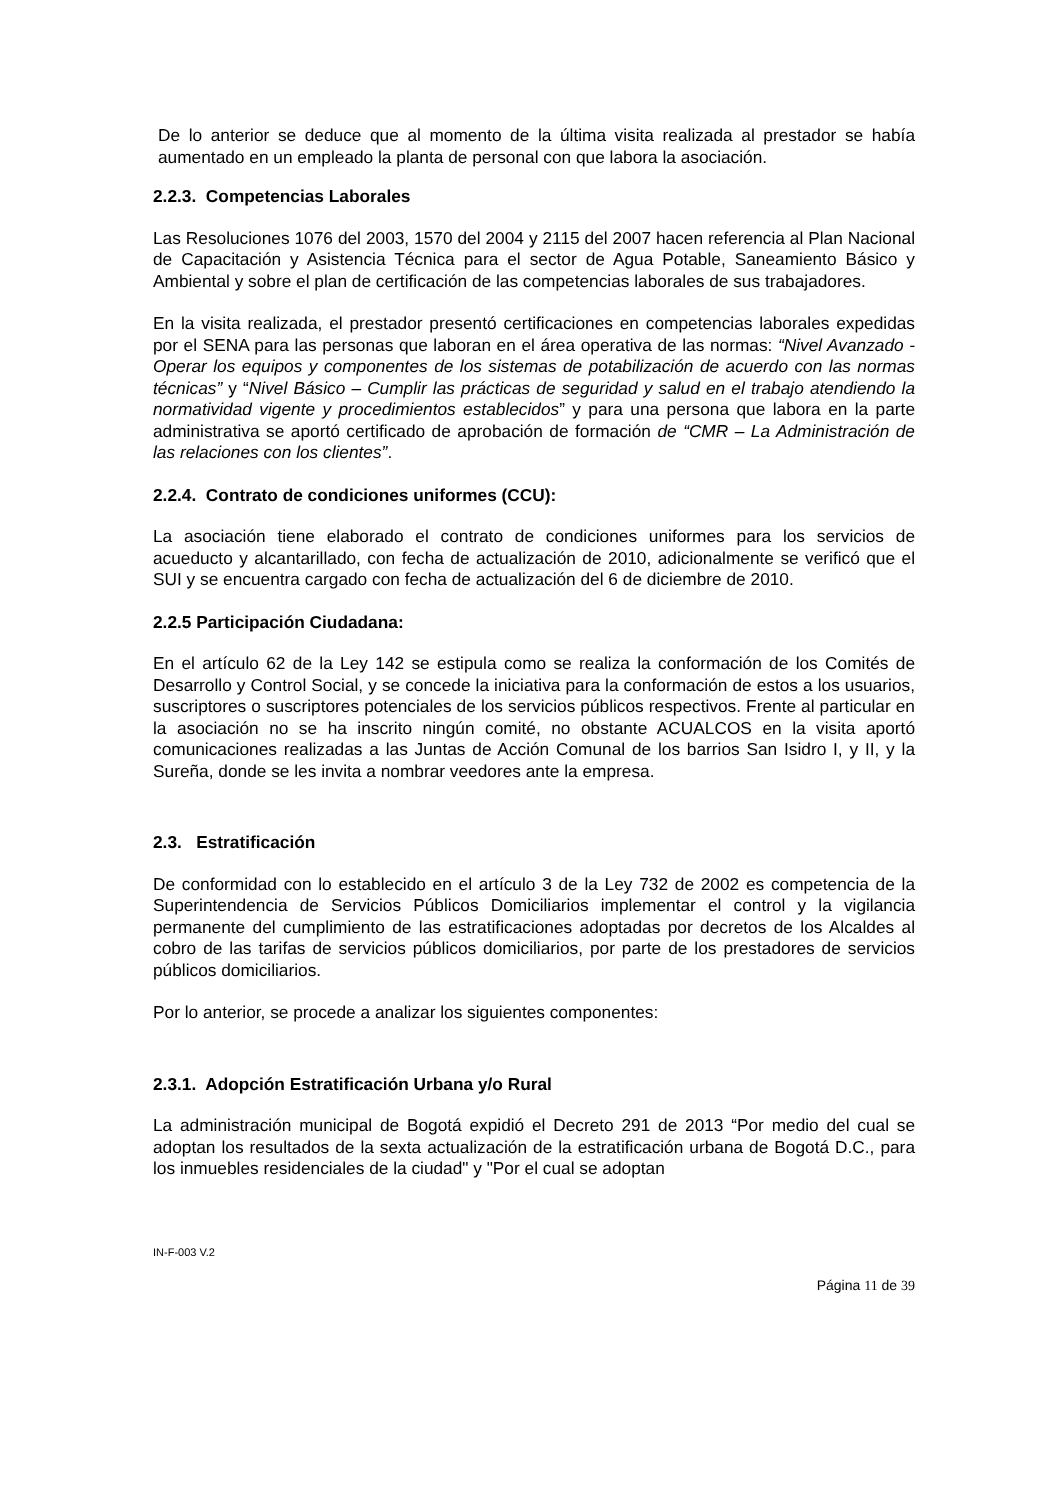De lo anterior se deduce que al momento de la última visita realizada al prestador se había aumentado en un empleado la planta de personal con que labora la asociación.
2.2.3. Competencias Laborales
Las Resoluciones 1076 del 2003, 1570 del 2004 y 2115 del 2007 hacen referencia al Plan Nacional de Capacitación y Asistencia Técnica para el sector de Agua Potable, Saneamiento Básico y Ambiental y sobre el plan de certificación de las competencias laborales de sus trabajadores.
En la visita realizada, el prestador presentó certificaciones en competencias laborales expedidas por el SENA para las personas que laboran en el área operativa de las normas: “Nivel Avanzado -Operar los equipos y componentes de los sistemas de potabilización de acuerdo con las normas técnicas” y “Nivel Básico – Cumplir las prácticas de seguridad y salud en el trabajo atendiendo la normatividad vigente y procedimientos establecidos” y para una persona que labora en la parte administrativa se aportó certificado de aprobación de formación de “CMR – La Administración de las relaciones con los clientes”.
2.2.4. Contrato de condiciones uniformes (CCU):
La asociación tiene elaborado el contrato de condiciones uniformes para los servicios de acueducto y alcantarillado, con fecha de actualización de 2010, adicionalmente se verificó que el SUI y se encuentra cargado con fecha de actualización del 6 de diciembre de 2010.
2.2.5 Participación Ciudadana:
En el artículo 62 de la Ley 142 se estipula como se realiza la conformación de los Comités de Desarrollo y Control Social, y se concede la iniciativa para la conformación de estos a los usuarios, suscriptores o suscriptores potenciales de los servicios públicos respectivos. Frente al particular en la asociación no se ha inscrito ningún comité, no obstante ACUALCOS en la visita aportó comunicaciones realizadas a las Juntas de Acción Comunal de los barrios San Isidro I, y II, y la Sureña, donde se les invita a nombrar veedores ante la empresa.
2.3. Estratificación
De conformidad con lo establecido en el artículo 3 de la Ley 732 de 2002 es competencia de la Superintendencia de Servicios Públicos Domiciliarios implementar el control y la vigilancia permanente del cumplimiento de las estratificaciones adoptadas por decretos de los Alcaldes al cobro de las tarifas de servicios públicos domiciliarios, por parte de los prestadores de servicios públicos domiciliarios.
Por lo anterior, se procede a analizar los siguientes componentes:
2.3.1. Adopción Estratificación Urbana y/o Rural
La administración municipal de Bogotá expidió el Decreto 291 de 2013 “Por medio del cual se adoptan los resultados de la sexta actualización de la estratificación urbana de Bogotá D.C., para los inmuebles residenciales de la ciudad" y "Por el cual se adoptan
IN-F-003 V.2
Página 11 de 39